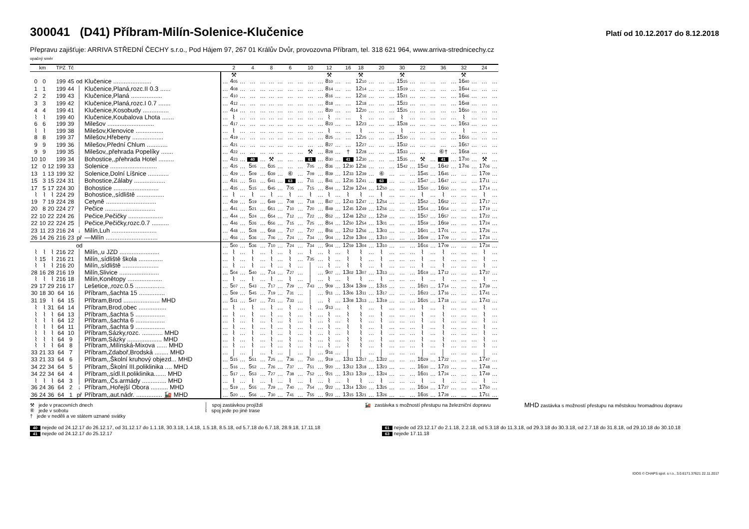300041 (D41) Příbram-Milín-Solenice-Klučenice
Platí od 10.12.2017 do 8.12.2018
Přepravu zajišťuje: ARRIVA STŘEDNÍ ČECHY s.r.o., Pod Hájem 97, 267 01 Králův Dvůr, provozovna Příbram, tel. 318 621 964, www.arriva-strednicechy.cz
opačný směr
| km | | | TPZ | Tč | | | | 2 | | 4 | | 8 | | 6 | | 10 | | 12 | | 16 | 18 | | 20 | | 30 | | 22 | | 36 | | 32 | | 24 | |
| --- | --- | --- | --- | --- | --- | --- | --- | --- | --- | --- | --- | --- | --- | --- | --- | --- | --- | --- | --- | --- | --- | --- | --- | --- | --- | --- | --- | --- | --- | --- | --- | --- | --- | --- |
| | | | | | | | | ⚒ | | | | | | | | | | ⚒ | | | ⚒ | | | | ⚒ | | | | | | ⚒ | | | |
| 0 | 0 | | 199 | 45 | od | Klučenice ...................... | … | 4 05 | … | … | … | … | … | … | … | … | … | 8 10 | … | … | 12 10 | … | … | … | 15 15 | … | … | … | … | … | 16 40 | … | … | … |
| 1 | 1 | | 199 | 44 | │ | Klučenice,Planá,rozc.II 0.3 ...... | … | 4 08 | … | … | … | … | … | … | … | … | … | 8 14 | … | … | 12 14 | … | … | … | 15 19 | … | … | … | … | … | 16 44 | … | … | … |
| 2 | 2 | | 199 | 43 | │ | Klučenice,Planá .................. | … | 4 10 | … | … | … | … | … | … | … | … | … | 8 16 | … | … | 12 16 | … | … | … | 15 21 | … | … | … | … | … | 16 46 | … | … | … |
| 3 | 3 | | 199 | 42 | │ | Klučenice,Planá,rozc.I 0.7 ....... | … | 4 12 | … | … | … | … | … | … | … | … | … | 8 18 | … | … | 12 18 | … | … | … | 15 23 | … | … | … | … | … | 16 48 | … | … | … |
| 4 | 4 | | 199 | 41 | │ | Klučenice,Kosobudy ............... | … | 4 14 | … | … | … | … | … | … | … | … | … | 8 20 | … | … | 12 20 | … | … | … | 15 25 | … | … | … | … | … | 16 50 | … | … | … |
| ⌇ | ⌇ | | 199 | 40 | │ | Klučenice,Koubalova Lhota ....... | … | ⌇ | … | … | … | … | … | … | … | … | … | ⌇ | … | … | ⌇ | … | … | … | ⌇ | … | … | … | … | … | ⌇ | … | … | … |
| 6 | 6 | | 199 | 39 | │ | Milešov ........................... | … | 4 17 | … | … | … | … | … | … | … | … | … | 8 23 | … | … | 12 23 | … | … | … | 15 28 | … | … | … | … | … | 16 53 | … | … | … |
| ⌇ | ⌇ | | 199 | 38 | │ | Milešov,Klenovice ................ | … | ⌇ | … | … | … | … | … | … | … | … | … | ⌇ | … | … | ⌇ | … | … | … | ⌇ | … | … | … | … | … | ⌇ | … | … | … |
| 8 | 8 | | 199 | 37 | │ | Milešov,Hřebeny .................. | … | 4 19 | … | … | … | … | … | … | … | … | … | 8 25 | … | … | 12 25 | … | … | … | 15 30 | … | … | … | … | … | 16 55 | … | … | … |
| 9 | 9 | | 199 | 36 | │ | Milešov,Přední Chlum ............ | … | 4 21 | … | … | … | … | … | … | … | … | … | 8 27 | … | … | 12 27 | … | … | … | 15 32 | … | … | … | … | … | 16 57 | … | … | … |
| 9 | 9 | | 199 | 35 | │ | Milešov,,přehrada Popelíky ....... | … | 4 22 | … | … | … | … | … | … | … | ⚒ | … | 8 28 | … | † | 12 28 | … | … | … | 15 33 | … | … | … | ⑥† | … | 16 58 | … | … | … |
| 10 | 10 | | 199 | 34 | │ | Bohostice,,přehrada Hotel ......... | … | 4 23 | … | 40 | … | ⚒ | … | … | … | 61 | … | 8 30 | … | 41 | 12 30 | … | … | … | 15 35 | … | ⚒ | … | 41 | … | 17 00 | … | ⚒ | … |
| 12 | 0 | 12 | 199 | 33 | │ | Solenice ........................... | … | 4 25 | … | 5 05 | … | 6 35 | … | … | … | 7 05 | … | 8 36 | … | 12 30 | 12 36 | … | … | … | 15 42 | … | 15 42 | … | 16 42 | … | 17 06 | … | 17 06 | … |
| 13 | 1 | 13 | 199 | 32 | │ | Solenice,Dolní Líšnice ............ | … | 4 29 | … | 5 09 | … | 6 39 | … | ⑥ | … | 7 09 | … | 8 39 | … | 12 33 | 12 39 | … | ⑥ | … | … | … | 15 45 | … | 16 45 | … | … | … | 17 09 | … |
| 15 | 3 | 15 | 224 | 31 | │ | Bohostice,Zálaby .................. | … | 4 31 | … | 5 11 | … | 6 41 | … | 63 | … | 7 11 | … | 8 41 | … | 12 35 | 12 41 | … | 63 | … | … | … | 15 47 | … | 16 47 | … | … | … | 17 11 | … |
| 17 | 5 | 17 | 224 | 30 | │ | Bohostice .......................... | … | 4 35 | … | 5 15 | … | 6 45 | … | 7 05 | … | 7 15 | … | 8 44 | … | 12 39 | 12 44 | … | 12 50 | … | … | … | 15 50 | … | 16 50 | … | … | … | 17 14 | … |
| ⌇ | ⌇ | ⌇ | 224 | 29 | │ | Bohostice,,sídliště ................ | … | ⌇ | … | ⌇ | … | ⌇ | … | ⌇ | … | ⌇ | … | ⌇ | … | ⌇ | ⌇ | … | ⌇ | … | … | … | ⌇ | … | ⌇ | … | … | … | ⌇ | … |
| 19 | 7 | 19 | 224 | 28 | │ | Cetyně ............................. | … | 4 39 | … | 5 19 | … | 6 49 | … | 7 08 | … | 7 18 | … | 8 47 | … | 12 43 | 12 47 | … | 12 54 | … | … | … | 15 52 | … | 16 52 | … | … | … | 17 17 | … |
| 20 | 8 | 20 | 224 | 27 | │ | Pečice ............................. | … | 4 41 | … | 5 21 | … | 6 51 | … | 7 10 | … | 7 20 | … | 8 49 | … | 12 45 | 12 49 | … | 12 56 | … | … | … | 15 54 | … | 16 54 | … | … | … | 17 19 | … |
| 22 | 10 | 22 | 224 | 26 | │ | Pečice,Pečičky .................... | … | 4 44 | … | 5 24 | … | 6 54 | … | 7 12 | … | 7 22 | … | 8 52 | … | 12 48 | 12 52 | … | 12 59 | … | … | … | 15 57 | … | 16 57 | … | … | … | 17 22 | … |
| 22 | 10 | 22 | 224 | 25 | │ | Pečice,Pečičky,rozc.0.7 .......... | … | 4 46 | … | 5 26 | … | 6 56 | … | 7 15 | … | 7 25 | … | 8 54 | … | 12 50 | 12 54 | … | 13 01 | … | … | … | 15 59 | … | 16 59 | … | … | … | 17 24 | … |
| 23 | 11 | 23 | 216 | 24 | ↓ | Milín,Luh .......................... | … | 4 48 | … | 5 28 | … | 6 58 | … | 7 17 | … | 7 27 | … | 8 56 | … | 12 52 | 12 56 | … | 13 03 | … | … | … | 16 01 | … | 17 01 | … | … | … | 17 26 | … |
| 26 | 14 | 26 | 216 | 23 | př | —Milín .............................. | … | 4 56 | … | 5 36 | … | 7 06 | … | 7 24 | … | 7 34 | … | 9 04 | … | 12 59 | 13 04 | … | 13 10 | … | … | … | 16 09 | … | 17 09 | … | … | … | 17 34 | … |
| | | | | | od | | … | 5 00 | … | 5 36 | … | 7 10 | … | 7 24 | … | 7 34 | … | 9 04 | … | 12 59 | 13 04 | … | 13 10 | … | … | … | 16 16 | … | 17 09 | … | … | … | 17 34 | … |
| ⌇ | ⌇ | ⌇ | 216 | 22 | │ | Milín,,u JZD ....................... | … | ⌇ | … | ⌇ | … | ⌇ | … | ⌇ | … | ⌇ | … | ⌇ | … | ⌇ | ⌇ | … | ⌇ | … | … | … | ⌇ | … | ⌇ | … | … | … | ⌇ | … |
| ⌇ | 15 | ⌇ | 216 | 21 | │ | Milín,,sídliště škola .............. | … | ⌇ | … | ⌇ | … | ⌇ | … | ⌇ | … | 7 35 | … | ⌇ | … | ⌇ | ⌇ | … | ⌇ | … | … | … | ⌇ | … | ⌇ | … | … | … | ⌇ | … |
| ⌇ | ⌇ | ⌇ | 216 | 20 | │ | Milín,,sídliště ..................... | … | ⌇ | … | ⌇ | … | ⌇ | … | ⌇ | … | │ | … | ⌇ | … | ⌇ | ⌇ | … | ⌇ | … | … | … | ⌇ | … | ⌇ | … | … | … | ⌇ | … |
| 28 | 16 | 28 | 216 | 19 | │ | Milín,Slivice ....................... | … | 5 04 | … | 5 40 | … | 7 14 | … | 7 27 | … | │ | … | 9 07 | … | 13 02 | 13 07 | … | 13 13 | … | … | … | 16 19 | … | 17 12 | … | … | … | 17 37 | … |
| ⌇ | ⌇ | ⌇ | 216 | 18 | │ | Milín,Konětopy .................... | … | ⌇ | … | ⌇ | … | ⌇ | … | ⌇ | … | │ | … | ⌇ | … | ⌇ | ⌇ | … | ⌇ | … | … | … | ⌇ | … | ⌇ | … | … | … | ⌇ | … |
| 29 | 17 | 29 | 216 | 17 | │ | Lešetice,,rozc.0.5 ................. | … | 5 07 | … | 5 43 | … | 7 17 | … | 7 29 | … | 7 43 | … | 9 09 | … | 13 04 | 13 09 | … | 13 15 | … | … | … | 16 21 | … | 17 14 | … | … | … | 17 39 | … |
| 30 | 18 | 30 | 64 | 16 | │ | Příbram,,šachta 15 ............... | … | 5 09 | … | 5 45 | … | 7 19 | … | 7 31 | … | │ | … | 9 11 | … | 13 06 | 13 11 | … | 13 17 | … | … | … | 16 23 | … | 17 16 | … | … | … | 17 41 | … |
| 31 | 19 | ⌇ | 64 | 15 | │ | Příbram,Brod ..................... MHD | … | 5 11 | … | 5 47 | … | 7 21 | … | 7 33 | … | │ | … | ⌇ | … | 13 08 | 13 13 | … | 13 19 | … | … | … | 16 25 | … | 17 18 | … | … | … | 17 43 | … |
| ⌇ | ⌇ | 31 | 64 | 14 | │ | Příbram,Brod,obec ................ | … | ⌇ | … | ⌇ | … | ⌇ | … | ⌇ | … | ⌇ | … | 9 13 | … | ⌇ | ⌇ | … | ⌇ | … | … | … | ⌇ | … | ⌇ | … | … | … | ⌇ | … |
| ⌇ | ⌇ | ⌇ | 64 | 13 | │ | Příbram,,šachta 5 ................. | … | ⌇ | … | ⌇ | … | ⌇ | … | ⌇ | … | ⌇ | … | ⌇ | … | ⌇ | ⌇ | … | ⌇ | … | … | … | ⌇ | … | ⌇ | … | … | … | ⌇ | … |
| ⌇ | ⌇ | ⌇ | 64 | 12 | │ | Příbram,,šachta 6 ................. | … | ⌇ | … | ⌇ | … | ⌇ | … | ⌇ | … | ⌇ | … | ⌇ | … | ⌇ | ⌇ | … | ⌇ | … | … | … | ⌇ | … | ⌇ | … | … | … | ⌇ | … |
| ⌇ | ⌇ | ⌇ | 64 | 11 | │ | Příbram,,šachta 9 ................. | … | ⌇ | … | ⌇ | … | ⌇ | … | ⌇ | … | ⌇ | … | ⌇ | … | ⌇ | ⌇ | … | ⌇ | … | … | … | ⌇ | … | ⌇ | … | … | … | ⌇ | … |
| ⌇ | ⌇ | ⌇ | 64 | 10 | │ | Příbram,Sázky,rozc. ............ MHD | … | ⌇ | … | ⌇ | … | ⌇ | … | ⌇ | … | ⌇ | … | ⌇ | … | ⌇ | ⌇ | … | ⌇ | … | … | … | ⌇ | … | ⌇ | … | … | … | ⌇ | … |
| ⌇ | ⌇ | ⌇ | 64 | 9 | │ | Příbram,Sázky .................... MHD | … | ⌇ | … | ⌇ | … | ⌇ | … | ⌇ | … | ⌇ | … | ⌇ | … | ⌇ | ⌇ | … | ⌇ | … | … | … | ⌇ | … | ⌇ | … | … | … | ⌇ | … |
| ⌇ | ⌇ | ⌇ | 64 | 8 | │ | Příbram,,Milínská-Mixova ...... MHD | … | ⌇ | … | ⌇ | … | ⌇ | … | ⌇ | … | ⌇ | … | ⌇ | … | ⌇ | ⌇ | … | ⌇ | … | … | … | ⌇ | … | ⌇ | … | … | … | ⌇ | … |
| 33 | 21 | 33 | 64 | 7 | │ | Příbram,Zdaboř,Brodská ........ MHD | … | │ | … | │ | … | ⌇ | … | │ | … | │ | … | 9 16 | … | │ | │ | … | │ | … | … | … | │ | … | │ | … | … | … | │ | … |
| 33 | 21 | 33 | 64 | 6 | │ | Příbram,,Školní kruhový objezd... MHD | … | 5 15 | … | 5 51 | … | 7 25 | … | 7 36 | … | 7 50 | … | 9 19 | … | 13 11 | 13 17 | … | 13 22 | … | … | … | 16 29 | … | 17 22 | … | … | … | 17 47 | … |
| 34 | 22 | 34 | 64 | 5 | │ | Příbram,,Školní III.poliklinika .... MHD | … | 5 16 | … | 5 52 | … | 7 26 | … | 7 37 | … | 7 51 | … | 9 20 | … | 13 12 | 13 18 | … | 13 23 | … | … | … | 16 30 | … | 17 23 | … | … | … | 17 48 | … |
| 34 | 22 | 34 | 64 | 4 | │ | Příbram,,sídl.II.poliklinika....... MHD | … | 5 17 | … | 5 53 | … | 7 27 | … | 7 38 | … | 7 52 | … | 9 21 | … | 13 13 | 13 19 | … | 13 24 | … | … | … | 16 31 | … | 17 24 | … | … | … | 17 49 | … |
| ⌇ | ⌇ | ⌇ | 64 | 3 | │ | Příbram,,Čs.armády .............. MHD | … | ⌇ | … | ⌇ | … | ⌇ | … | ⌇ | … | ⌇ | … | ⌇ | … | ⌇ | ⌇ | … | ⌇ | … | … | … | ⌇ | … | ⌇ | … | … | … | ⌇ | … |
| 36 | 24 | 36 | 64 | 2 | ↓ | Příbram,,Hořejší Obora .......... MHD | … | 5 19 | … | 5 55 | … | 7 29 | … | 7 40 | … | 7 54 | … | 9 22 | … | 13 14 | 13 20 | … | 13 25 | … | … | … | 16 34 | … | 17 27 | … | … | … | 17 50 | … |
| 36 | 24 | 36 | 64 | 1 | př | Příbram,,aut.nádr. ............... 🚂 MHD | … | 5 20 | … | 5 56 | … | 7 30 | … | 7 41 | … | 7 55 | … | 9 23 | … | 13 15 | 13 21 | … | 13 26 | … | … | … | 16 35 | … | 17 28 | … | … | … | 17 51 | … |
⚒ jede v pracovních dnech
⑥ jede v sobotu
† jede v neděli a ve státem uznané svátky
│ spoj zastávkou projíždí
⌇ spoj jede po jiné trase
🚂 zastávka s možností přestupu na železniční dopravu
MHD zastávka s možností přestupu na městskou hromadnou dopravu
40 nejede od 24.12.17 do 26.12.17, od 31.12.17 do 1.1.18, 30.3.18, 1.4.18, 1.5.18, 8.5.18, od 5.7.18 do 6.7.18, 28.9.18, 17.11.18
41 nejede od 24.12.17 do 25.12.17
61 nejede od 23.12.17 do 2.1.18, 2.2.18, od 5.3.18 do 11.3.18, od 29.3.18 do 30.3.18, od 2.7.18 do 31.8.18, od 29.10.18 do 30.10.18
63 nejede 17.11.18
IDOS © CHAPS spol. s r.o., 3.0.6171.37621 22.11.2017